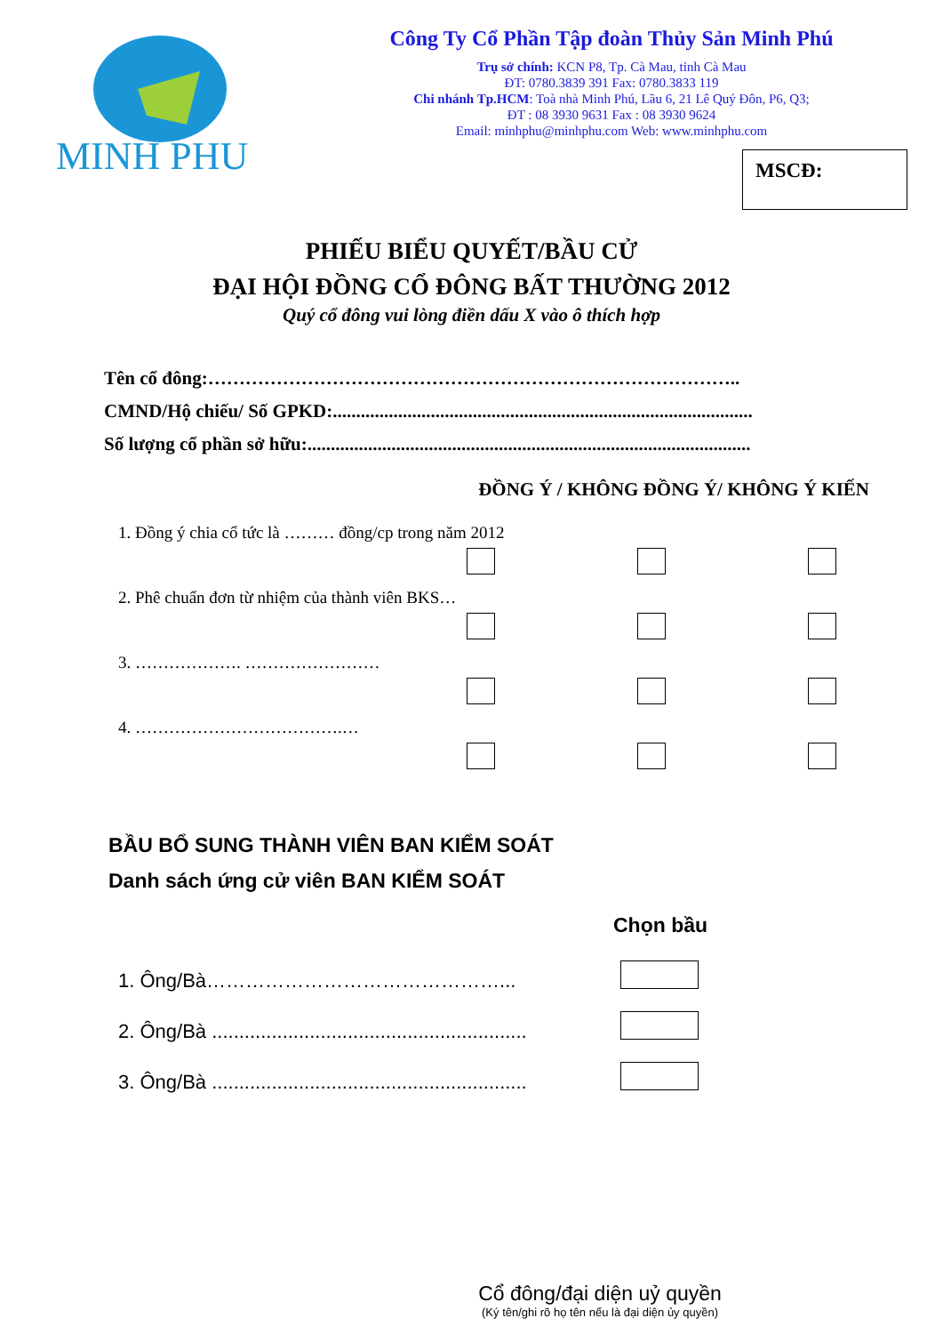MINH PHU
Công Ty Cổ Phần Tập đoàn Thủy Sản Minh Phú
Trụ sở chính: KCN P8, Tp. Cà Mau, tỉnh Cà Mau
ĐT: 0780.3839 391 Fax: 0780.3833 119
Chi nhánh Tp.HCM: Toà nhà Minh Phú, Lầu 6, 21 Lê Quý Đôn, P6, Q3;
ĐT : 08 3930 9631 Fax : 08 3930 9624
Email: minhphu@minhphu.com Web: www.minhphu.com
MSCĐ:
PHIẾU BIỂU QUYẾT/BẦU CỬ
ĐẠI HỘI ĐỒNG CỔ ĐÔNG BẤT THƯỜNG 2012
Quý cổ đông vui lòng điền dấu X vào ô thích hợp
Tên cổ đông:…………………………………………………………………………..
CMND/Hộ chiếu/ Số GPKD:..........................................................................................
Số lượng cổ phần sở hữu:...............................................................................................
ĐỒNG Ý / KHÔNG ĐỒNG Ý/ KHÔNG Ý KIẾN
1. Đồng ý chia cổ tức là ……… đồng/cp trong năm 2012
2. Phê chuẩn đơn từ nhiệm của thành viên BKS…
3. ………………. ……………………
4. ……………………………….…
BẦU BỔ SUNG THÀNH VIÊN BAN KIỂM SOÁT
Danh sách ứng cử viên BAN KIỂM SOÁT
Chọn bầu
1. Ông/Bà………………………………………...
2. Ông/Bà ..........................................................
3. Ông/Bà ..........................................................
Cổ đông/đại diện uỷ quyền
(Ký tên/ghi rõ họ tên nếu là đại diện ủy quyền)